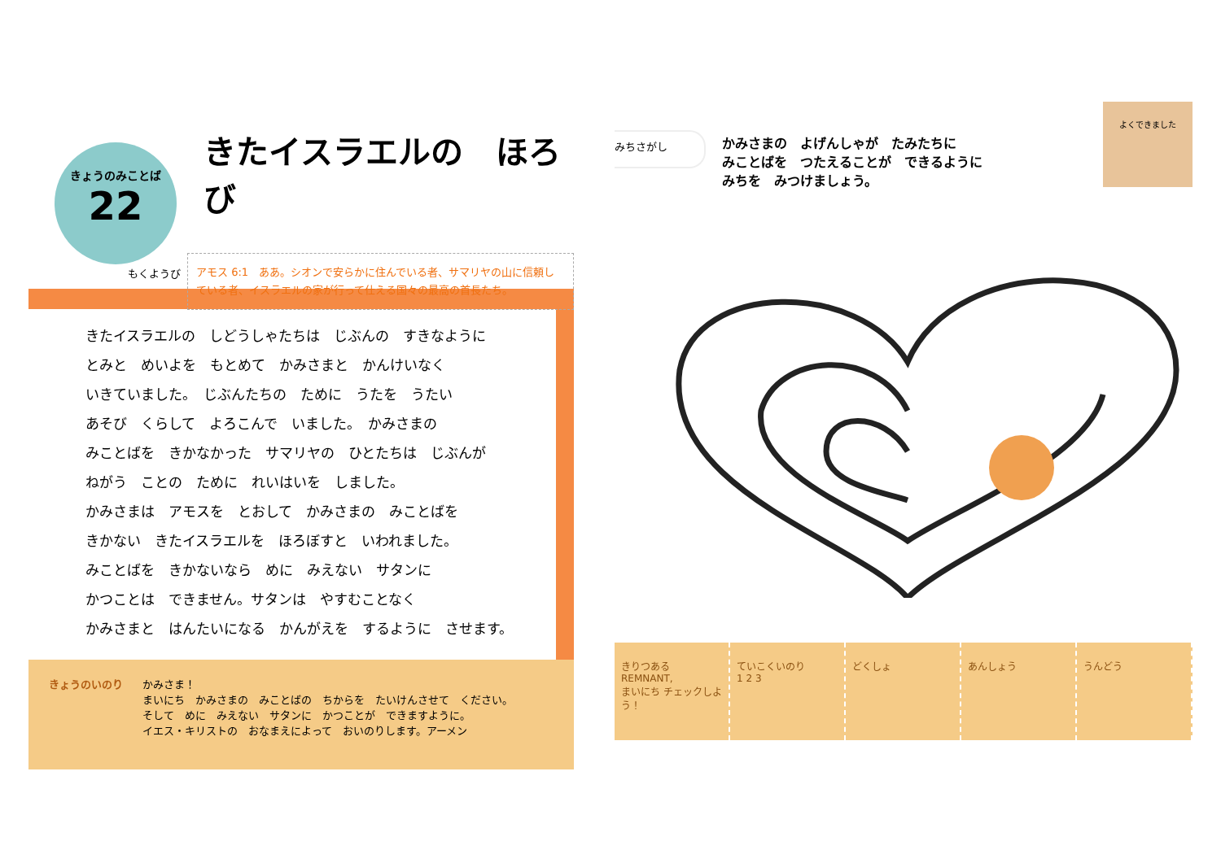きょうのみことば
22
もくようび
きたイスラエルの　ほろび
アモス 6:1　ああ。シオンで安らかに住んでいる者、サマリヤの山に信頼している者、イスラエルの家が行って仕える国々の最高の首長たち。
きたイスラエルの　しどうしゃたちは　じぶんの　すきなように
とみと　めいよを　もとめて　かみさまと　かんけいなく
いきていました。　じぶんたちの　ために　うたを　うたい
あそび　くらして　よろこんで　いました。　かみさまの
みことばを　きかなかった　サマリヤの　ひとたちは　じぶんが
ねがう　ことの　ために　れいはいを　しました。
かみさまは　アモスを　とおして　かみさまの　みことばを
きかない　きたイスラエルを　ほろぼすと　いわれました。
みことばを　きかないなら　めに　みえない　サタンに
かつことは　できません。サタンは　やすむことなく
かみさまと　はんたいになる　かんがえを　するように　させます。
きょうのいのり かみさま！
まいにち　かみさまの　みことばの　ちからを　たいけんさせて　ください。
そして　めに　みえない　サタンに　かつことが　できますように。
イエス・キリストの　おなまえによって　おいのりします。アーメン
みちさがし
かみさまの　よげんしゃが　たみたちに
みことばを　つたえることが　できるように
みちを　みつけましょう。
よくできました
きりつある
REMNANT,
まいにち チェックしよう！
ていこくいのり
1 2 3
どくしょ あんしょう うんどう